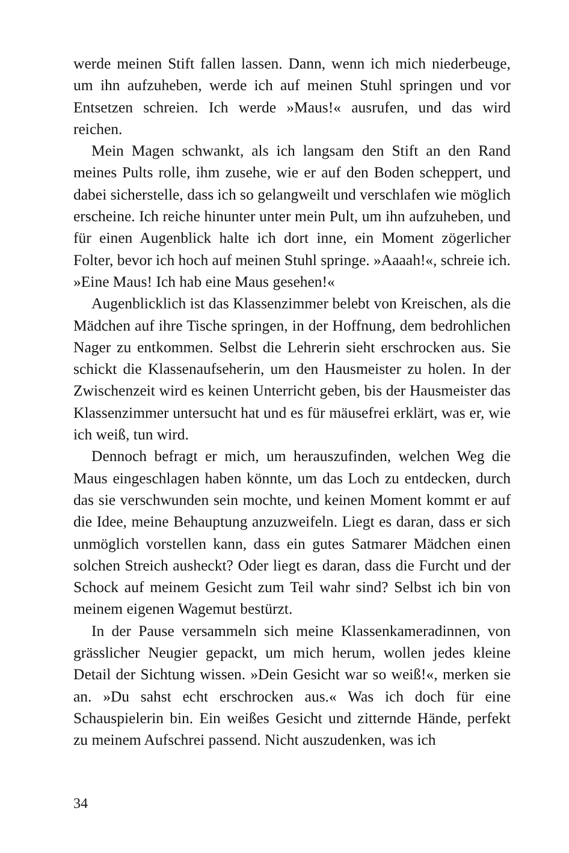werde meinen Stift fallen lassen. Dann, wenn ich mich nieder­beuge, um ihn aufzuheben, werde ich auf meinen Stuhl springen und vor Entsetzen schreien. Ich werde »Maus!« ausrufen, und das wird reichen.
Mein Magen schwankt, als ich langsam den Stift an den Rand meines Pults rolle, ihm zusehe, wie er auf den Boden scheppert, und dabei sicherstelle, dass ich so gelangweilt und verschlafen wie möglich erscheine. Ich reiche hinunter unter mein Pult, um ihn aufzuheben, und für einen Augenblick halte ich dort inne, ein Mo­ment zögerlicher Folter, bevor ich hoch auf meinen Stuhl springe. »Aaaah!«, schreie ich. »Eine Maus! Ich hab eine Maus gesehen!«
Augenblicklich ist das Klassenzimmer belebt von Kreischen, als die Mädchen auf ihre Tische springen, in der Hoffnung, dem bedrohlichen Nager zu entkommen. Selbst die Lehrerin sieht er­schrocken aus. Sie schickt die Klassenaufseherin, um den Haus­meister zu holen. In der Zwischenzeit wird es keinen Unterricht geben, bis der Hausmeister das Klassenzimmer untersucht hat und es für mäusefrei erklärt, was er, wie ich weiß, tun wird.
Dennoch befragt er mich, um herauszufinden, welchen Weg die Maus eingeschlagen haben könnte, um das Loch zu entdecken, durch das sie verschwunden sein mochte, und keinen Moment kommt er auf die Idee, meine Behauptung anzuzweifeln. Liegt es daran, dass er sich unmöglich vorstellen kann, dass ein gutes Sat­marer Mädchen einen solchen Streich ausheckt? Oder liegt es da­ran, dass die Furcht und der Schock auf meinem Gesicht zum Teil wahr sind? Selbst ich bin von meinem eigenen Wagemut bestürzt.
In der Pause versammeln sich meine Klassenkameradinnen, von grässlicher Neugier gepackt, um mich herum, wollen jedes kleine Detail der Sichtung wissen. »Dein Gesicht war so weiß!«, merken sie an. »Du sahst echt erschrocken aus.« Was ich doch für eine Schauspielerin bin. Ein weißes Gesicht und zitternde Hände, perfekt zu meinem Aufschrei passend. Nicht auszudenken, was ich
34